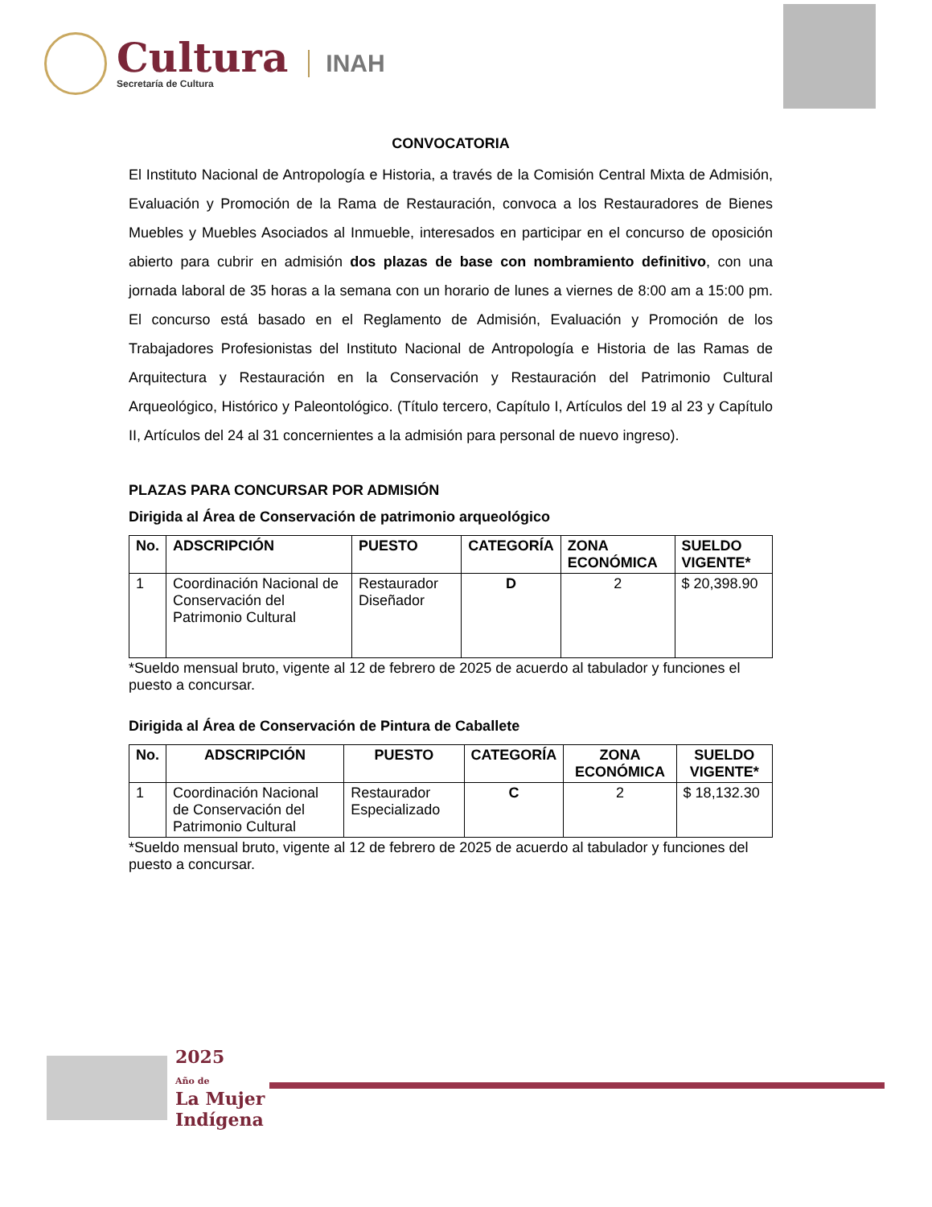Cultura
Secretaría de Cultura
INAH
CONVOCATORIA
El Instituto Nacional de Antropología e Historia, a través de la Comisión Central Mixta de Admisión, Evaluación y Promoción de la Rama de Restauración, convoca a los Restauradores de Bienes Muebles y Muebles Asociados al Inmueble, interesados en participar en el concurso de oposición abierto para cubrir en admisión dos plazas de base con nombramiento definitivo, con una jornada laboral de 35 horas a la semana con un horario de lunes a viernes de 8:00 am a 15:00 pm. El concurso está basado en el Reglamento de Admisión, Evaluación y Promoción de los Trabajadores Profesionistas del Instituto Nacional de Antropología e Historia de las Ramas de Arquitectura y Restauración en la Conservación y Restauración del Patrimonio Cultural Arqueológico, Histórico y Paleontológico. (Título tercero, Capítulo I, Artículos del 19 al 23 y Capítulo II, Artículos del 24 al 31 concernientes a la admisión para personal de nuevo ingreso).
PLAZAS PARA CONCURSAR POR ADMISIÓN
Dirigida al Área de Conservación de patrimonio arqueológico
| No. | ADSCRIPCIÓN | PUESTO | CATEGORÍA | ZONA ECONÓMICA | SUELDO VIGENTE* |
| --- | --- | --- | --- | --- | --- |
| 1 | Coordinación Nacional de Conservación del Patrimonio Cultural | Restaurador Diseñador | D | 2 | $ 20,398.90 |
*Sueldo mensual bruto, vigente al 12 de febrero de 2025 de acuerdo al tabulador y funciones el puesto a concursar.
Dirigida al Área de Conservación de Pintura de Caballete
| No. | ADSCRIPCIÓN | PUESTO | CATEGORÍA | ZONA ECONÓMICA | SUELDO VIGENTE* |
| --- | --- | --- | --- | --- | --- |
| 1 | Coordinación Nacional de Conservación del Patrimonio Cultural | Restaurador Especializado | C | 2 | $ 18,132.30 |
*Sueldo mensual bruto, vigente al 12 de febrero de 2025 de acuerdo al tabulador y funciones del puesto a concursar.
2025
Año de
La Mujer
Indígena